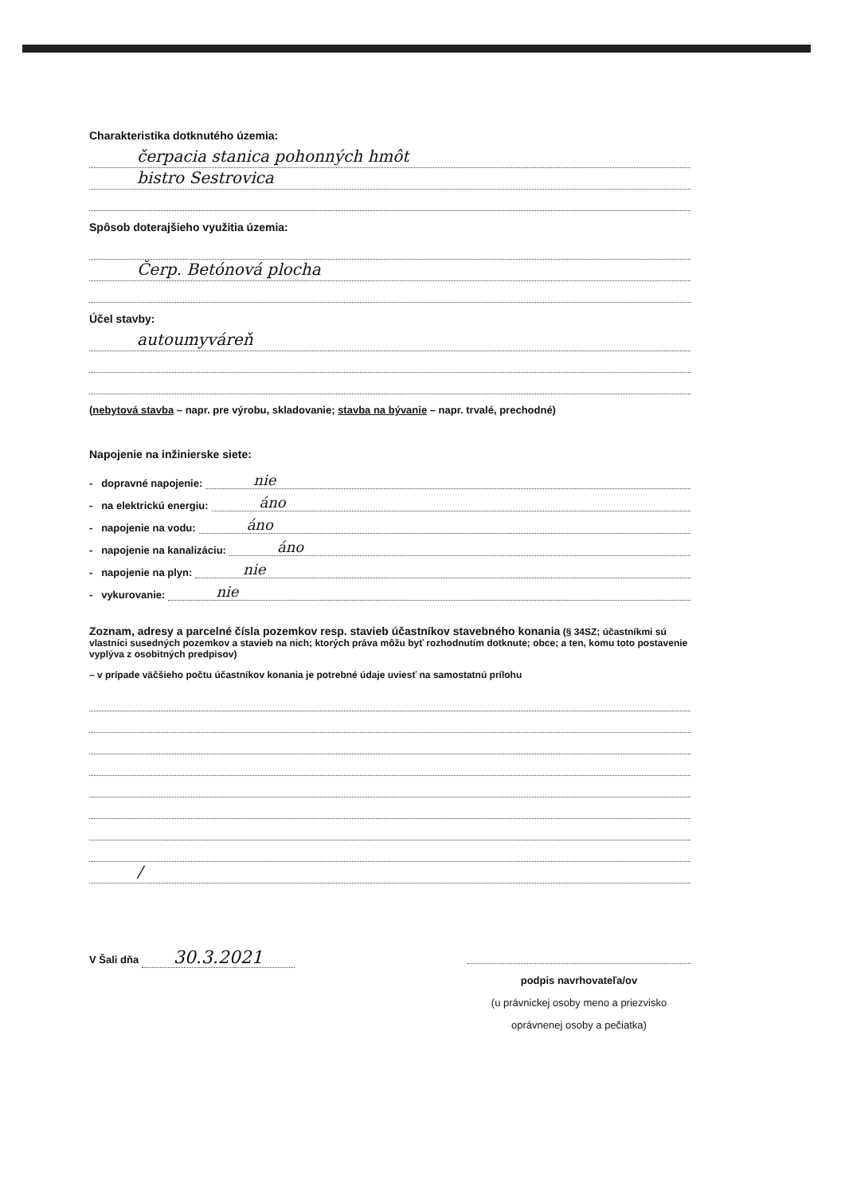Charakteristika dotknutého územia:
čerpacia stanica pohonných hmôt
bistro Sestrovica
Spôsob doterajšieho využitia územia:
Čerp. Betónová plocha
Účel stavby:
autoumyváreň
(nebytová stavba – napr. pre výrobu, skladovanie; stavba na bývanie – napr. trvalé, prechodné)
Napojenie na inžinierske siete:
- dopravné napojenie: nie
- na elektrickú energiu: áno
- napojenie na vodu: áno
- napojenie na kanalizáciu: áno
- napojenie na plyn: nie
- vykurovanie: nie
Zoznam, adresy a parcelné čísla pozemkov resp. stavieb účastníkov stavebného konania (§ 34SZ; účastníkmi sú vlastníci susedných pozemkov a stavieb na nich; ktorých práva môžu byť rozhodnutím dotknute; obce; a ten, komu toto postavenie vyplýva z osobitných predpisov)
– v prípade väčšieho počtu účastníkov konania je potrebné údaje uviesť na samostatnú prílohu
/
V Šali dňa 30.3.2021
podpis navrhovateľa/ov
(u právnickej osoby meno a priezvisko
oprávnenej osoby a pečiatka)